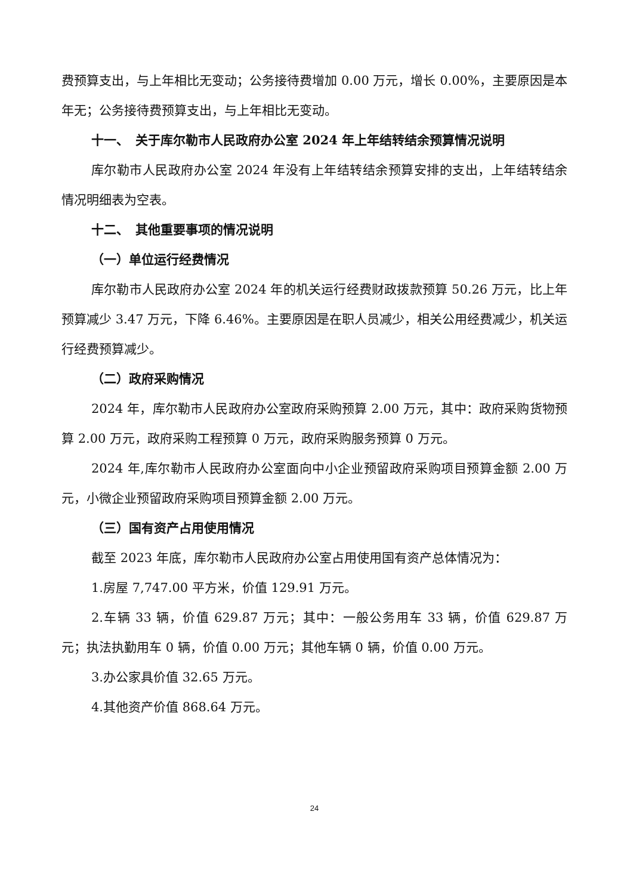费预算支出，与上年相比无变动；公务接待费增加 0.00 万元，增长 0.00%，主要原因是本年无；公务接待费预算支出，与上年相比无变动。
十一、　关于库尔勒市人民政府办公室 2024 年上年结转结余预算情况说明
库尔勒市人民政府办公室 2024 年没有上年结转结余预算安排的支出，上年结转结余情况明细表为空表。
十二、　其他重要事项的情况说明
（一）单位运行经费情况
库尔勒市人民政府办公室 2024 年的机关运行经费财政拨款预算 50.26 万元，比上年预算减少 3.47 万元，下降 6.46%。主要原因是在职人员减少，相关公用经费减少，机关运行经费预算减少。
（二）政府采购情况
2024 年，库尔勒市人民政府办公室政府采购预算 2.00 万元，其中：政府采购货物预算 2.00 万元，政府采购工程预算 0 万元，政府采购服务预算 0 万元。
2024 年,库尔勒市人民政府办公室面向中小企业预留政府采购项目预算金额 2.00 万元，小微企业预留政府采购项目预算金额 2.00 万元。
（三）国有资产占用使用情况
截至 2023 年底，库尔勒市人民政府办公室占用使用国有资产总体情况为：
1.房屋 7,747.00 平方米，价值 129.91 万元。
2.车辆 33 辆，价值 629.87 万元；其中：一般公务用车 33 辆，价值 629.87 万元；执法执勤用车 0 辆，价值 0.00 万元；其他车辆 0 辆，价值 0.00 万元。
3.办公家具价值 32.65 万元。
4.其他资产价值 868.64 万元。
24